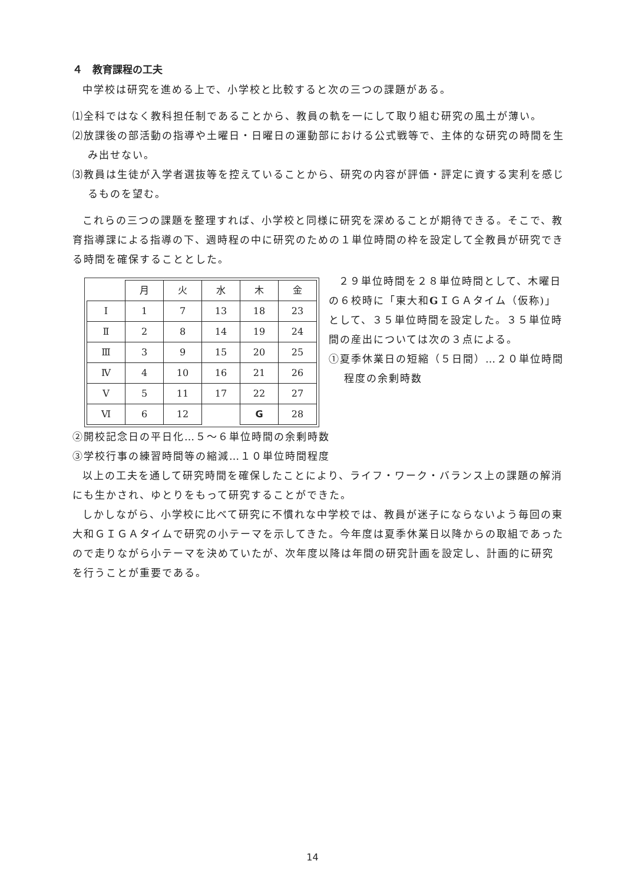４　教育課程の工夫
中学校は研究を進める上で、小学校と比較すると次の三つの課題がある。
⑴全科ではなく教科担任制であることから、教員の軌を一にして取り組む研究の風土が薄い。
⑵放課後の部活動の指導や土曜日・日曜日の運動部における公式戦等で、主体的な研究の時間を生み出せない。
⑶教員は生徒が入学者選抜等を控えていることから、研究の内容が評価・評定に資する実利を感じるものを望む。
これらの三つの課題を整理すれば、小学校と同様に研究を深めることが期待できる。そこで、教育指導課による指導の下、週時程の中に研究のための１単位時間の枠を設定して全教員が研究できる時間を確保することとした。
| | 月 | 火 | 水 | 木 | 金 |
| Ⅰ | 1 | 7 | 13 | 18 | 23 |
| Ⅱ | 2 | 8 | 14 | 19 | 24 |
| Ⅲ | 3 | 9 | 15 | 20 | 25 |
| Ⅳ | 4 | 10 | 16 | 21 | 26 |
| Ⅴ | 5 | 11 | 17 | 22 | 27 |
| Ⅵ | 6 | 12 | | G | 28 |
２９単位時間を２８単位時間として、木曜日の６校時に「東大和GＩＧＡタイム（仮称)」として、３５単位時間を設定した。３５単位時間の産出については次の３点による。
①夏季休業日の短縮（５日間）…２０単位時間程度の余剰時数
②開校記念日の平日化…５～６単位時間の余剰時数
③学校行事の練習時間等の縮減…１０単位時間程度
以上の工夫を通して研究時間を確保したことにより、ライフ・ワーク・バランス上の課題の解消にも生かされ、ゆとりをもって研究することができた。
しかしながら、小学校に比べて研究に不慣れな中学校では、教員が迷子にならないよう毎回の東大和ＧＩＧＡタイムで研究の小テーマを示してきた。今年度は夏季休業日以降からの取組であったので走りながら小テーマを決めていたが、次年度以降は年間の研究計画を設定し、計画的に研究を行うことが重要である。
14